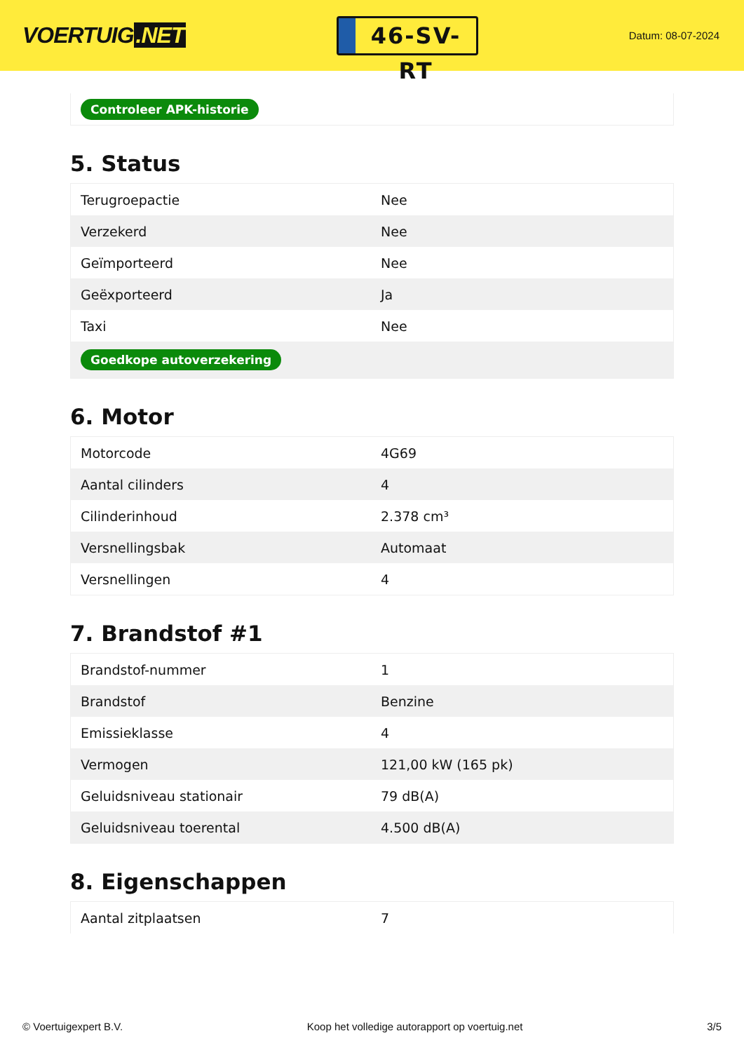VOERTUIG.NET
46-SV-RT
Datum: 08-07-2024
| Controleer APK-historie |
5. Status
| Terugroepactie | Nee |
| Verzekerd | Nee |
| Geïmporteerd | Nee |
| Geëxporteerd | Ja |
| Taxi | Nee |
| Goedkope autoverzekering | |
6. Motor
| Motorcode | 4G69 |
| Aantal cilinders | 4 |
| Cilinderinhoud | 2.378 cm³ |
| Versnellingsbak | Automaat |
| Versnellingen | 4 |
7. Brandstof #1
| Brandstof-nummer | 1 |
| Brandstof | Benzine |
| Emissieklasse | 4 |
| Vermogen | 121,00 kW (165 pk) |
| Geluidsniveau stationair | 79 dB(A) |
| Geluidsniveau toerental | 4.500 dB(A) |
8. Eigenschappen
| Aantal zitplaatsen | 7 |
© Voertuigexpert B.V. Koop het volledige autorapport op voertuig.net 3/5